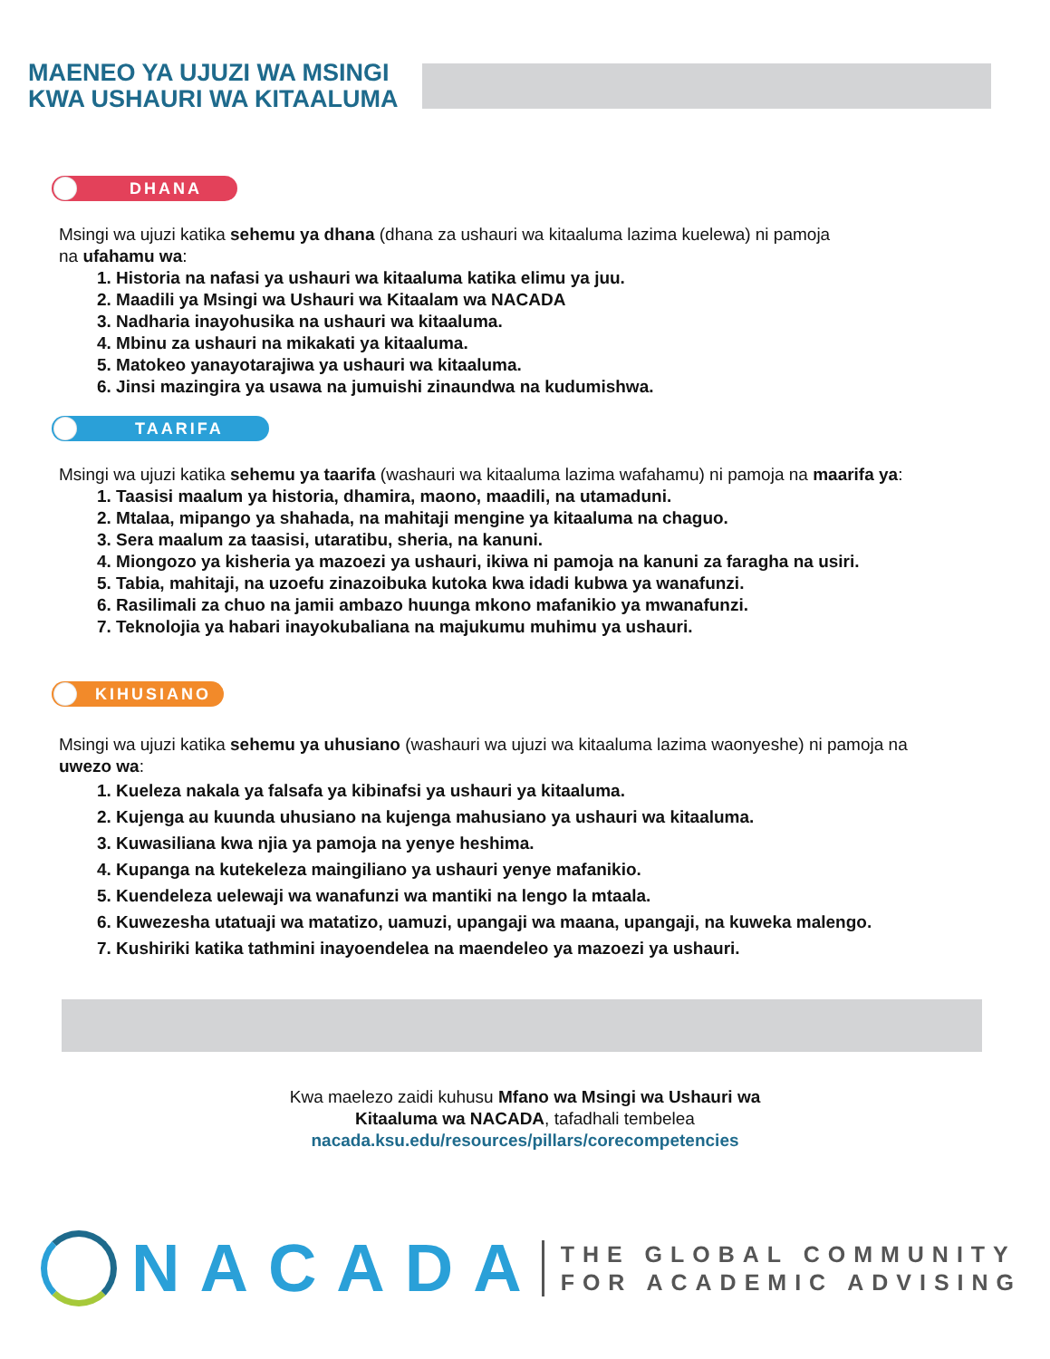MAENEO YA UJUZI WA MSINGI
KWA USHAURI WA KITAALUMA
DHANA
Msingi wa ujuzi katika sehemu ya dhana (dhana za ushauri wa kitaaluma lazima kuelewa) ni pamoja
na ufahamu wa:
1. Historia na nafasi ya ushauri wa kitaaluma katika elimu ya juu.
2. Maadili ya Msingi wa Ushauri wa Kitaalam wa NACADA
3. Nadharia inayohusika na ushauri wa kitaaluma.
4. Mbinu za ushauri na mikakati ya kitaaluma.
5. Matokeo yanayotarajiwa ya ushauri wa kitaaluma.
6. Jinsi mazingira ya usawa na jumuishi zinaundwa na kudumishwa.
TAARIFA
Msingi wa ujuzi katika sehemu ya taarifa (washauri wa kitaaluma lazima wafahamu) ni pamoja na maarifa ya:
1. Taasisi maalum ya historia, dhamira, maono, maadili, na utamaduni.
2. Mtalaa, mipango ya shahada, na mahitaji mengine ya kitaaluma na chaguo.
3. Sera maalum za taasisi, utaratibu, sheria, na kanuni.
4. Miongozo ya kisheria ya mazoezi ya ushauri, ikiwa ni pamoja na kanuni za faragha na usiri.
5. Tabia, mahitaji, na uzoefu zinazoibuka kutoka kwa idadi kubwa ya wanafunzi.
6. Rasilimali za chuo na jamii ambazo huunga mkono mafanikio ya mwanafunzi.
7. Teknolojia ya habari inayokubaliana na majukumu muhimu ya ushauri.
KIHUSIANO
Msingi wa ujuzi katika sehemu ya uhusiano (washauri wa ujuzi wa kitaaluma lazima waonyeshe) ni pamoja na
uwezo wa:
1. Kueleza nakala ya falsafa ya kibinafsi ya ushauri ya kitaaluma.
2. Kujenga au kuunda uhusiano na kujenga mahusiano ya ushauri wa kitaaluma.
3. Kuwasiliana kwa njia ya pamoja na yenye heshima.
4. Kupanga na kutekeleza maingiliano ya ushauri yenye mafanikio.
5. Kuendeleza uelewaji wa wanafunzi wa mantiki na lengo la mtaala.
6. Kuwezesha utatuaji wa matatizo, uamuzi, upangaji wa maana, upangaji, na kuweka malengo.
7. Kushiriki katika tathmini inayoendelea na maendeleo ya mazoezi ya ushauri.
Kwa maelezo zaidi kuhusu Mfano wa Msingi wa Ushauri wa
Kitaaluma wa NACADA, tafadhali tembelea
nacada.ksu.edu/resources/pillars/corecompetencies
NACADA
THE GLOBAL COMMUNITY
FOR ACADEMIC ADVISING